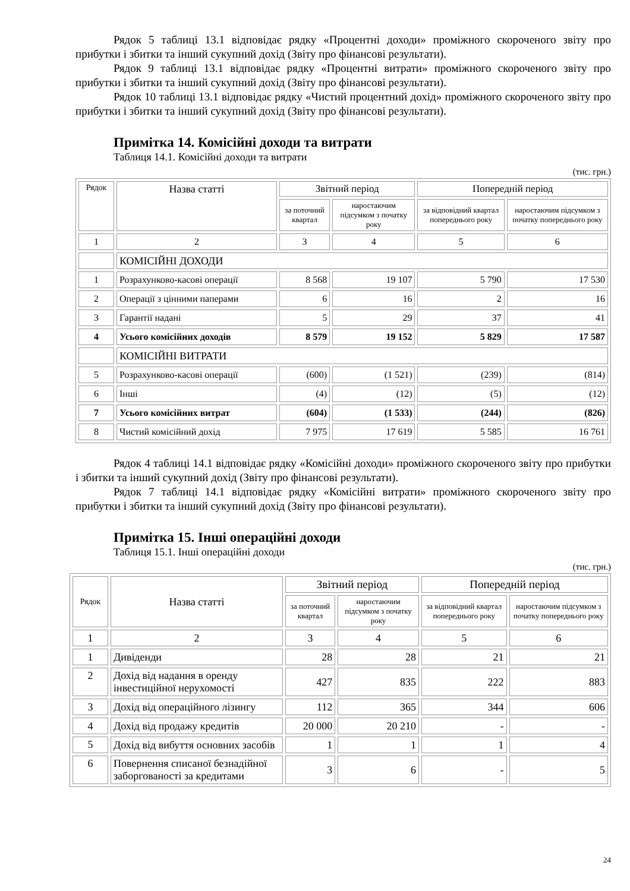Рядок 5 таблиці 13.1 відповідає рядку «Процентні доходи» проміжного скороченого звіту про прибутки і збитки та інший сукупний дохід (Звіту про фінансові результати).
Рядок 9 таблиці 13.1 відповідає рядку «Процентні витрати» проміжного скороченого звіту про прибутки і збитки та інший сукупний дохід (Звіту про фінансові результати).
Рядок 10 таблиці 13.1 відповідає рядку «Чистий процентний дохід» проміжного скороченого звіту про прибутки і збитки та інший сукупний дохід (Звіту про фінансові результати).
Примітка 14. Комісійні доходи та витрати
Таблиця 14.1. Комісійні доходи та витрати
(тис. грн.)
| Рядок | Назва статті | Звітний період | | Попередній період | |
| --- | --- | --- | --- | --- | --- |
| | | за поточний квартал | наростаючим підсумком з початку року | за відповідний квартал попереднього року | наростаючим підсумком з початку попереднього року |
| 1 | 2 | 3 | 4 | 5 | 6 |
| | КОМІСІЙНІ ДОХОДИ | | | | |
| 1 | Розрахунково-касові операції | 8 568 | 19 107 | 5 790 | 17 530 |
| 2 | Операції з цінними паперами | 6 | 16 | 2 | 16 |
| 3 | Гарантії надані | 5 | 29 | 37 | 41 |
| 4 | Усього комісійних доходів | 8 579 | 19 152 | 5 829 | 17 587 |
| | КОМІСІЙНІ ВИТРАТИ | | | | |
| 5 | Розрахунково-касові операції | (600) | (1 521) | (239) | (814) |
| 6 | Інші | (4) | (12) | (5) | (12) |
| 7 | Усього комісійних витрат | (604) | (1 533) | (244) | (826) |
| 8 | Чистий комісійний дохід | 7 975 | 17 619 | 5 585 | 16 761 |
Рядок 4 таблиці 14.1 відповідає рядку «Комісійні доходи» проміжного скороченого звіту про прибутки і збитки та інший сукупний дохід (Звіту про фінансові результати).
Рядок 7 таблиці 14.1 відповідає рядку «Комісійні витрати» проміжного скороченого звіту про прибутки і збитки та інший сукупний дохід (Звіту про фінансові результати).
Примітка 15. Інші операційні доходи
Таблиця 15.1. Інші операційні доходи
(тис. грн.)
| Рядок | Назва статті | Звітний період | | Попередній період | |
| --- | --- | --- | --- | --- | --- |
| | | за поточний квартал | наростаючим підсумком з початку року | за відповідний квартал попереднього року | наростаючим підсумком з початку попереднього року |
| 1 | 2 | 3 | 4 | 5 | 6 |
| 1 | Дивіденди | 28 | 28 | 21 | 21 |
| 2 | Дохід від надання в оренду інвестиційної нерухомості | 427 | 835 | 222 | 883 |
| 3 | Дохід від операційного лізингу | 112 | 365 | 344 | 606 |
| 4 | Дохід від продажу кредитів | 20 000 | 20 210 | - | - |
| 5 | Дохід від вибуття основних засобів | 1 | 1 | 1 | 4 |
| 6 | Повернення списаної безнадійної заборгованості за кредитами | 3 | 6 | - | 5 |
24